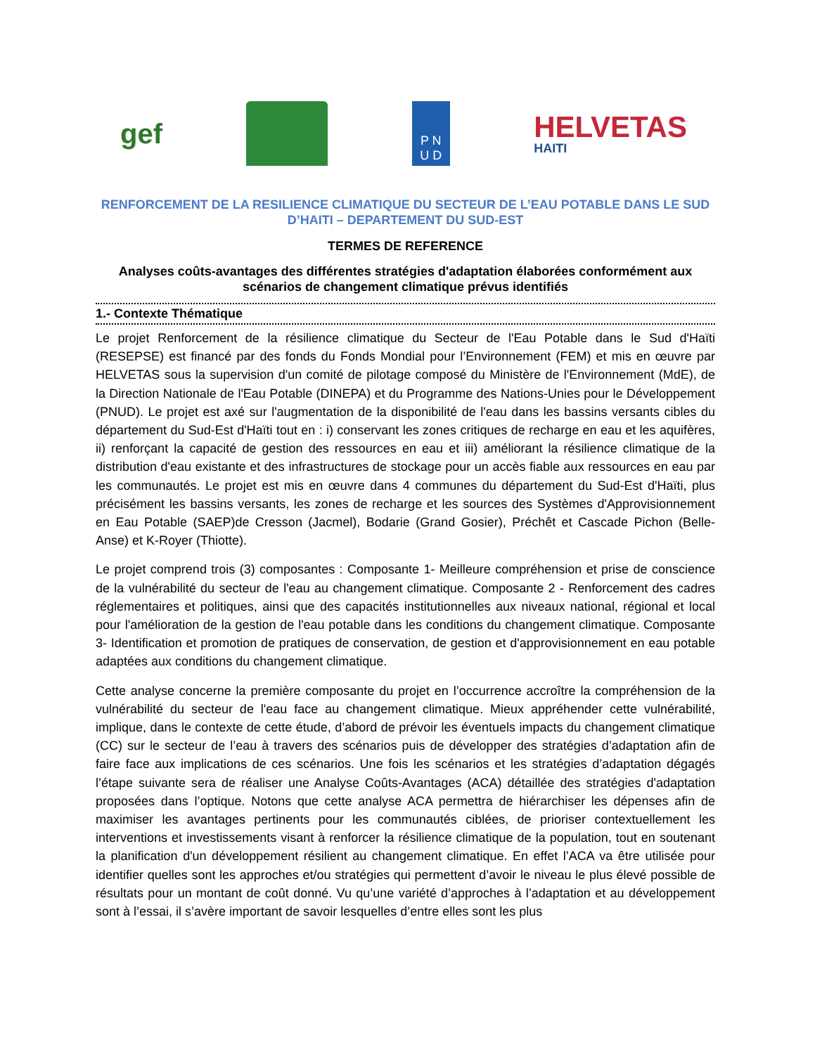gef
P N
U D
HELVETAS
HAITI
RENFORCEMENT DE LA RESILIENCE CLIMATIQUE DU SECTEUR DE L’EAU POTABLE DANS LE SUD D’HAITI – DEPARTEMENT DU SUD-EST
TERMES DE REFERENCE
Analyses coûts-avantages des différentes stratégies d'adaptation élaborées conformément aux scénarios de changement climatique prévus identifiés
1.- Contexte Thématique
Le projet Renforcement de la résilience climatique du Secteur de l'Eau Potable dans le Sud d'Haïti (RESEPSE) est financé par des fonds du Fonds Mondial pour l’Environnement (FEM) et mis en œuvre par HELVETAS sous la supervision d'un comité de pilotage composé du Ministère de l'Environnement (MdE), de la Direction Nationale de l'Eau Potable (DINEPA) et du Programme des Nations-Unies pour le Développement (PNUD). Le projet est axé sur l'augmentation de la disponibilité de l'eau dans les bassins versants cibles du département du Sud-Est d'Haïti tout en : i) conservant les zones critiques de recharge en eau et les aquifères, ii) renforçant la capacité de gestion des ressources en eau et iii) améliorant la résilience climatique de la distribution d'eau existante et des infrastructures de stockage pour un accès fiable aux ressources en eau par les communautés. Le projet est mis en œuvre dans 4 communes du département du Sud-Est d'Haïti, plus précisément les bassins versants, les zones de recharge et les sources des Systèmes d'Approvisionnement en Eau Potable (SAEP)de Cresson (Jacmel), Bodarie (Grand Gosier), Préchêt et Cascade Pichon (Belle-Anse) et K-Royer (Thiotte).
Le projet comprend trois (3) composantes : Composante 1- Meilleure compréhension et prise de conscience de la vulnérabilité du secteur de l'eau au changement climatique. Composante 2 - Renforcement des cadres réglementaires et politiques, ainsi que des capacités institutionnelles aux niveaux national, régional et local pour l'amélioration de la gestion de l'eau potable dans les conditions du changement climatique. Composante 3- Identification et promotion de pratiques de conservation, de gestion et d'approvisionnement en eau potable adaptées aux conditions du changement climatique.
Cette analyse concerne la première composante du projet en l’occurrence accroître la compréhension de la vulnérabilité du secteur de l'eau face au changement climatique. Mieux appréhender cette vulnérabilité, implique, dans le contexte de cette étude, d’abord de prévoir les éventuels impacts du changement climatique (CC) sur le secteur de l’eau à travers des scénarios puis de développer des stratégies d’adaptation afin de faire face aux implications de ces scénarios. Une fois les scénarios et les stratégies d’adaptation dégagés l’étape suivante sera de réaliser une Analyse Coûts-Avantages (ACA) détaillée des stratégies d'adaptation proposées dans l’optique. Notons que cette analyse ACA permettra de hiérarchiser les dépenses afin de maximiser les avantages pertinents pour les communautés ciblées, de prioriser contextuellement les interventions et investissements visant à renforcer la résilience climatique de la population, tout en soutenant la planification d'un développement résilient au changement climatique. En effet l’ACA va être utilisée pour identifier quelles sont les approches et/ou stratégies qui permettent d’avoir le niveau le plus élevé possible de résultats pour un montant de coût donné. Vu qu’une variété d’approches à l’adaptation et au développement sont à l’essai, il s’avère important de savoir lesquelles d’entre elles sont les plus